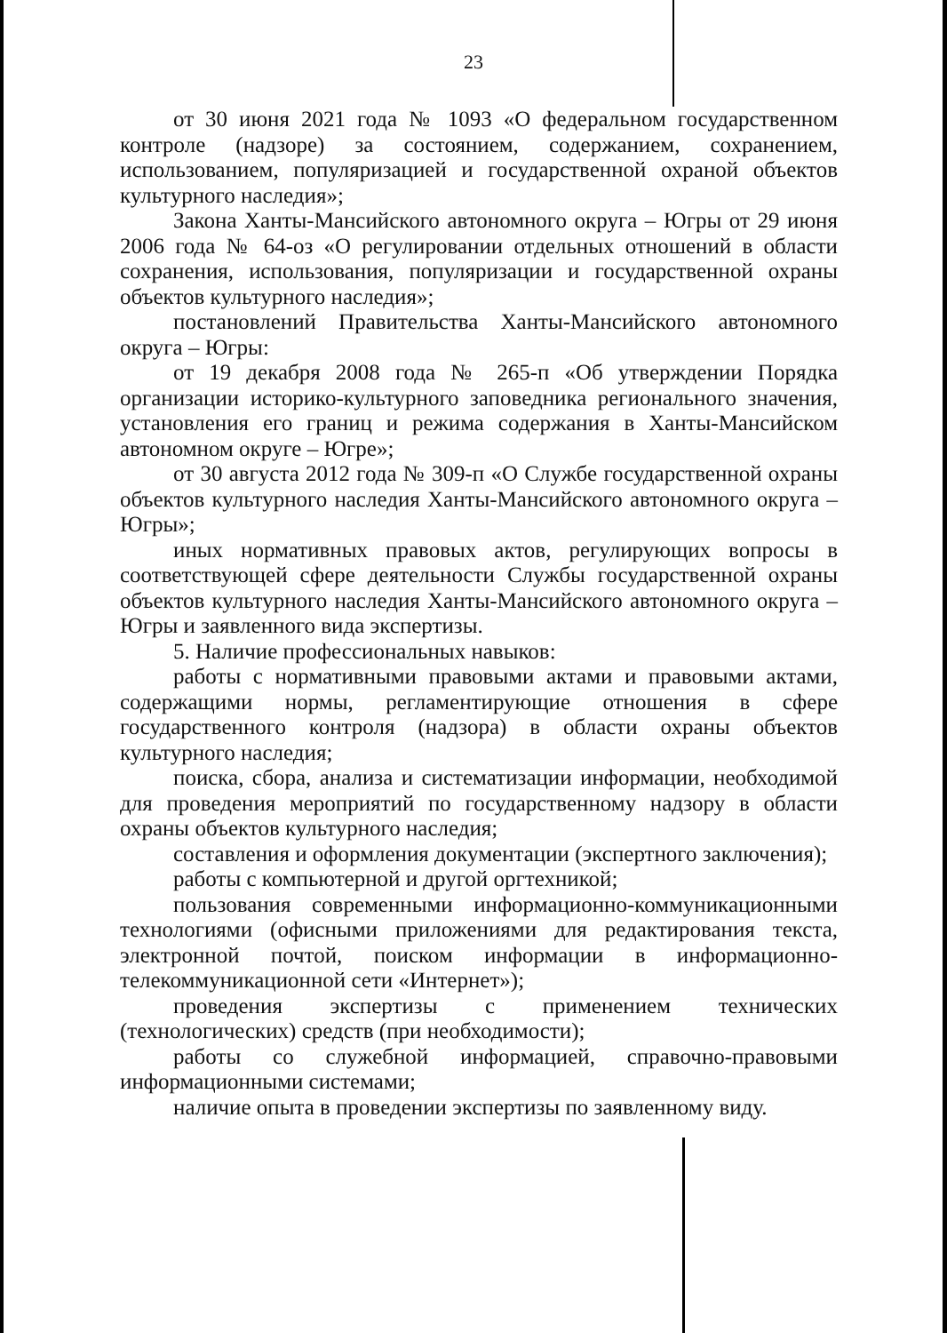23
от 30 июня 2021 года № 1093 «О федеральном государственном контроле (надзоре) за состоянием, содержанием, сохранением, использованием, популяризацией и государственной охраной объектов культурного наследия»;
Закона Ханты-Мансийского автономного округа – Югры от 29 июня 2006 года № 64-оз «О регулировании отдельных отношений в области сохранения, использования, популяризации и государственной охраны объектов культурного наследия»;
постановлений Правительства Ханты-Мансийского автономного округа – Югры:
от 19 декабря 2008 года № 265-п «Об утверждении Порядка организации историко-культурного заповедника регионального значения, установления его границ и режима содержания в Ханты-Мансийском автономном округе – Югре»;
от 30 августа 2012 года № 309-п «О Службе государственной охраны объектов культурного наследия Ханты-Мансийского автономного округа – Югры»;
иных нормативных правовых актов, регулирующих вопросы в соответствующей сфере деятельности Службы государственной охраны объектов культурного наследия Ханты-Мансийского автономного округа – Югры и заявленного вида экспертизы.
5. Наличие профессиональных навыков:
работы с нормативными правовыми актами и правовыми актами, содержащими нормы, регламентирующие отношения в сфере государственного контроля (надзора) в области охраны объектов культурного наследия;
поиска, сбора, анализа и систематизации информации, необходимой для проведения мероприятий по государственному надзору в области охраны объектов культурного наследия;
составления и оформления документации (экспертного заключения);
работы с компьютерной и другой оргтехникой;
пользования современными информационно-коммуникационными технологиями (офисными приложениями для редактирования текста, электронной почтой, поиском информации в информационно-телекоммуникационной сети «Интернет»);
проведения экспертизы с применением технических (технологических) средств (при необходимости);
работы со служебной информацией, справочно-правовыми информационными системами;
наличие опыта в проведении экспертизы по заявленному виду.